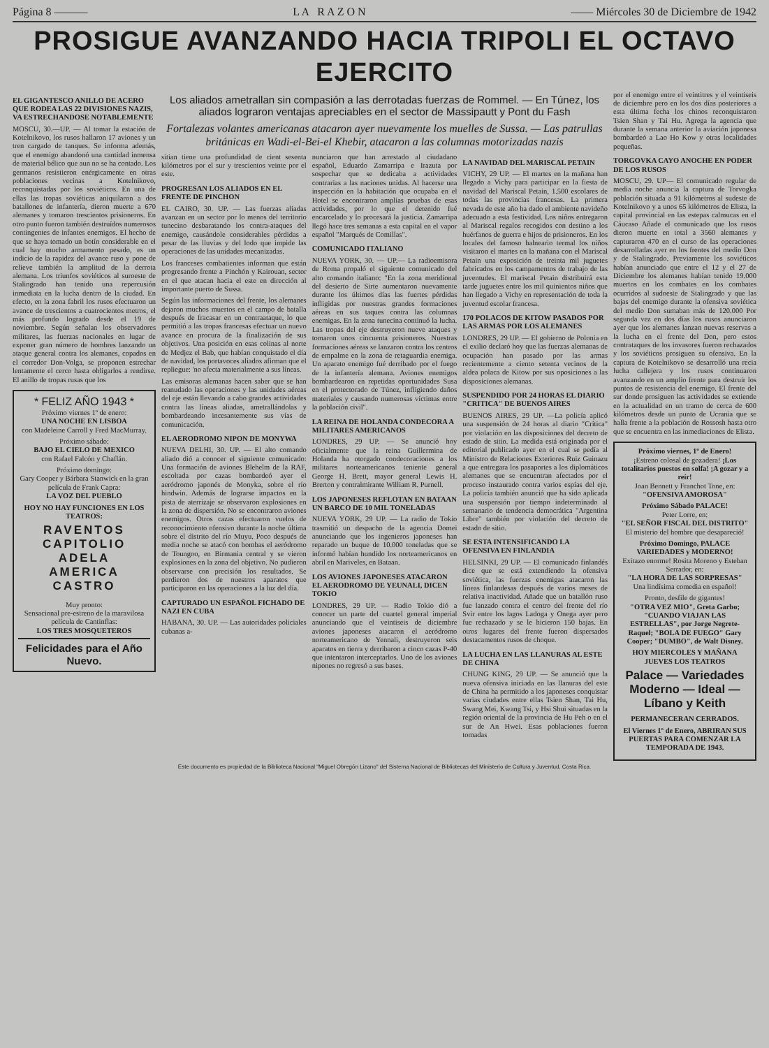Página 8 ——— L A R A Z O N —— Miércoles 30 de Diciembre de 1942
PROSIGUE AVANZANDO HACIA TRIPOLI EL OCTAVO EJERCITO
EL GIGANTESCO ANILLO DE ACERO QUE RODEA LAS 22 DIVISIONES NAZIS, VA ESTRECHANDOSE NOTABLEMENTE
MOSCU, 30.—UP. — Al tomar la estación de Kotelnikovo, los rusos hallaron 17 aviones y un tren cargado de tanques. Se informa además, que el enemigo abandonó una cantidad inmensa de material bélico que aun no se ha contado. Los germanos resistieron enérgicamente en otras poblaciones vecinas a Kotelnikovo, reconquistadas por los soviéticos. En una de ellas las tropas soviéticas aniquilaron a dos batallones de infantería, dieron muerte a 670 alemanes y tomaron trescientos prisioneros. En otro punto fueron también destruídos numerosos contingentes de infantes enemigos. El hecho de que se haya tomado un botín considerable en el cual hay mucho armamento pesado, es un indicio de la rapidez del avance ruso y pone de relieve también la amplitud de la derrota alemana. Los triunfos soviéticos al suroeste de Stalingrado han tenido una repercusión inmediata en la lucha dentro de la ciudad. En efecto, en la zona fabril los rusos efectuaron un avance de trescientos a cuatrocientos metros, el más profundo logrado desde el 19 de noviembre. Según señalan los observadores militares, las fuerzas nacionales en lugar de exponer gran número de hombres lanzando un ataque general contra los alemanes, copados en el corredor Don-Volga, se proponen estrechar lentamente el cerco hasta obligarlos a rendirse. El anillo de tropas rusas que los
* FELIZ AÑO 1943 *
Próximo viernes 1º de enero:
UNA NOCHE EN LISBOA
con Madeleine Carroll y Fred MacMurray.
Próximo sábado:
BAJO EL CIELO DE MEXICO
con Rafael Falcón y Chaflán.
Próximo domingo:
Gary Cooper y Bárbara Stanwick en la gran película de Frank Capra:
LA VOZ DEL PUEBLO
HOY NO HAY FUNCIONES EN LOS TEATROS:
RAVENTOS
CAPITOLIO
ADELA
AMERICA
CASTRO
Muy pronto:
Sensacional pre-estreno de la maravilosa película de Cantinflas:
LOS TRES MOSQUETEROS
Felicidades para el Año Nuevo.
Los aliados ametrallan sin compasión a las derrotadas fuerzas de Rommel. — En Túnez, los aliados lograron ventajas apreciables en el sector de Massipautt y Pont du Fash
Fortalezas volantes americanas atacaron ayer nuevamente los muelles de Sussa. — Las patrullas británicas en Wadi-el-Bei-el Khebir, atacaron a las columnas motorizadas nazis
sitian tiene una profundidad de cient sesenta kilómetros por el sur y trescientos veinte por el este.
PROGRESAN LOS ALIADOS EN EL FRENTE DE PINCHON
EL CAIRO, 30. UP. — Las fuerzas aliadas avanzan en un sector por lo menos del territorio tunecino desbaratando los contra-ataques del enemigo, causándole considerables pérdidas a pesar de las lluvias y del lodo que impide las operaciones de las unidades mecanizadas.
Los franceses combatientes informan que están progresando frente a Pinchón y Kairouan, sector en el que atacan hacia el este en dirección al importante puerto de Sussa.
Según las informaciones del frente, los alemanes dejaron muchos muertos en el campo de batalla después de fracasar en un contraataque, lo que permitió a las tropas francesas efectuar un nuevo avance en procura de la finalización de sus objetivos. Una posición en esas colinas al norte de Medjez el Bab, que habían conquistado el día de navidad, los portavoces aliados afirman que el repliegue: 'no afecta materialmente a sus líneas.
Las emisoras alemanas hacen saber que se han reanudado las operaciones y las unidades aéreas del eje están llevando a cabo grandes actividades contra las líneas aliadas, ametrallándolas y bombardeando incesantemente sus vías de comunicación.
EL AERODROMO NIPON DE MONYWA
NUEVA DELHI, 30. UP. — El alto comando aliado dió a conocer el siguiente comunicado: Una formación de aviones Blehelm de la RAF, escoltada por cazas bombardeó ayer el aeródromo japonés de Monyka, sobre el río hindwin. Además de lograrse impactos en la pista de aterrizaje se observaron explosiones en la zona de dispersión. No se encontraron aviones enemigos. Otros cazas efectuaron vuelos de reconocimiento ofensivo durante la noche última sobre el distrito del río Muyu. Poco después de media noche se atacó con bombas el aeródromo de Toungoo, en Birmania central y se vieron explosiones en la zona del objetivo. No pudieron observarse con precisión los resultados. Se perdieron dos de nuestros aparatos que participaron en las operaciones a la luz del día.
CAPTURADO UN ESPAÑOL FICHADO DE NAZI EN CUBA
HABANA, 30. UP. — Las autoridades policiales cubanas a-
nunciaron que han arrestado al ciudadano español, Eduardo Zamarripa e Irazuta por sospechar que se dedicaba a actividades contrarias a las naciones unidas. Al hacerse una inspección en la habitación que ocupaba en el Hotel se encontraron amplias pruebas de esas actividades, por lo que el detenido fué encarcelado y lo procesará la justicia. Zamarripa llegó hace tres semanas a esta capital en el vapor español "Marqués de Comillas".
COMUNICADO ITALIANO
NUEVA YORK, 30. — UP.— La radioemisora de Roma propaló el siguiente comunicado del alto comando italiano: "En la zona meridional del desierto de Sirte aumentaron nuevamente durante los últimos días las fuertes pérdidas infligidas por nuestras grandes formaciones aéreas en sus taques contra las columnas enemigas. En la zona tunecina continuó la lucha. Las tropas del eje destruyeron nueve ataques y tomaron unos cincuenta prisioneros. Nuestras formaciones aéreas se lanzaron contra los centros de empalme en la zona de retaguardia enemiga. Un aparato enemigo fué derribado por el fuego de la infantería alemana. Aviones enemigos bombardearon en repetidas oportunidades Susa en el protectorado de Túnez, infligiendo daños materiales y causando numerosas víctimas entre la población civil".
LA REINA DE HOLANDA CONDECORA A MILITARES AMERICANOS
LONDRES, 29 UP. — Se anunció hoy oficialmente que la reina Guillermina de Holanda ha otorgado condecoraciones a los militares norteamericanos teniente general George H. Brett, mayor general Lewis H. Brerton y contralmirante William R. Purnell.
LOS JAPONESES REFLOTAN EN BATAAN UN BARCO DE 10 MIL TONELADAS
NUEVA YORK, 29 UP. — La radio de Tokio trasmitió un despacho de la agencia Domei anunciando que los ingenieros japoneses han reparado un buque de 10.000 toneladas que se informó habían hundido los norteamericanos en abril en Mariveles, en Bataan.
LOS AVIONES JAPONESES ATACARON EL AERODROMO DE YEUNALI, DICEN TOKIO
LONDRES, 29 UP. — Radio Tokio dió a conocer un parte del cuartel general imperial anunciando que el veintiseis de diciembre aviones japoneses atacaron el aeródromo norteamericano de Yennali, destruyeron seis aparatos en tierra y derribaron a cinco cazas P-40 que intentaron interceptarlos. Uno de los aviones nipones no regresó a sus bases.
LA NAVIDAD DEL MARISCAL PETAIN
VICHY, 29 UP. — El martes en la mañana han llegado a Vichy para participar en la fiesta de navidad del Mariscal Petain, 1.500 escolares de todas las provincias francesas. La primera nevada de este año ha dado el ambiente navideño adecuado a esta festividad. Los niños entregaron al Mariscal regalos recogidos con destino a los huérfanos de guerra e hijos de prisioneros. En los locales del famoso balneario termal los niños visitaron el martes en la mañana con el Mariscal Petain una exposición de treinta mil juguetes fabricados en los campamentos de trabajo de las juventudes. El mariscal Petain distribuirá esta tarde juguetes entre los mil quinientos niños que han llegado a Vichy en representación de toda la juventud escolar francesa.
170 POLACOS DE KITOW PASADOS POR LAS ARMAS POR LOS ALEMANES
LONDRES, 29 UP. — El gobierno de Polonia en el exilio declaró hoy que las fuerzas alemanas de ocupación han pasado por las armas recientemente a ciento setenta vecinos de la aldea polaca de Kitow por sus oposiciones a las disposiciones alemanas.
SUSPENDIDO POR 24 HORAS EL DIARIO "CRITICA" DE BUENOS AIRES
BUENOS AIRES, 29 UP. —La policía aplicó una suspensión de 24 horas al diario "Crítica" por violación en las disposiciones del decreto de estado de sitio. La medida está originada por el editorial publicado ayer en el cual se pedía al Ministro de Relaciones Exteriores Ruiz Guinazu a que entregara los pasaportes a los diplomáticos alemanes que se encuentran afectados por el proceso instaurado contra varios espías del eje. La policía también anunció que ha sido aplicada una suspensión por tiempo indeterminado al semanario de tendencia democrática "Argentina Libre" también por violación del decreto de estado de sitio.
SE ESTA INTENSIFICANDO LA OFENSIVA EN FINLANDIA
HELSINKI, 29 UP. — El comunicado finlandés dice que se está extendiendo la ofensiva soviética, las fuerzas enemigas atacaron las líneas finlandesas después de varios meses de relativa inactividad. Añade que un batallón ruso fue lanzado contra el centro del frente del río Svir entre los lagos Ladoga y Onega ayer pero fue rechazado y se le hicieron 150 bajas. En otros lugares del frente fueron dispersados destacamentos rusos de choque.
LA LUCHA EN LAS LLANURAS AL ESTE DE CHINA
CHUNG KING, 29 UP. — Se anunció que la nueva ofensiva iniciada en las llanuras del este de China ha permitido a los japoneses conquistar varias ciudades entre ellas Tsien Shan, Tai Hu, Swang Mei, Kwang Tsi, y Hsi Shui situadas en la región oriental de la provincia de Hu Peh o en el sur de An Hwei. Esas poblaciones fueron tomadas
por el enemigo entre el veintitres y el veintiseis de diciembre pero en los dos días posteriores a esta última fecha los chinos reconquistaron Tsien Shan y Tai Hu. Agrega la agencia que durante la semana anterior la aviación japonesa bombardeó a Lao Ho Kow y otras localidades pequeñas.
TORGOVKA CAYO ANOCHE EN PODER DE LOS RUSOS
MOSCU, 29. UP— El comunicado regular de media noche anuncia la captura de Torvogka población situada a 91 kilómetros al sudeste de Kotelnikovo y a unos 65 kilómetros de Elista, la capital provincial en las estepas calmucas en el Cáucaso Añade el comunicado que los rusos dieron muerte en total a 3560 alemanes y capturaron 470 en el curso de las operaciones desarrolladas ayer en los frentes del medio Don y de Stalingrado. Previamente los soviéticos habían anunciado que entre el 12 y el 27 de Diciembre los alemanes habían tenido 19.000 muertos en los combates en los combates ocurridos al sudoeste de Stalingrado y que las bajas del enemigo durante la ofensiva soviética del medio Don sumaban más de 120.000 Por segunda vez en dos días los rusos anunciaron ayer que los alemanes lanzan nuevas reservas a la lucha en el frente del Don, pero estos contrataques de los invasores fueron rechazados y los soviéticos prosiguen su ofensiva. En la captura de Kotelnikovo se desarrolló una recia lucha callejera y los rusos continuaron avanzando en un amplio frente para destruir los puntos de resistencia del enemigo. El frente del sur donde prosiguen las actividades se extiende en la actualidad en un tramo de cerca de 600 kilómetros desde un punto de Ucrania que se halla frente a la población de Rossosh hasta otro que se encuentra en las inmediaciones de Elista.
Próximo viernes, 1º de Enero!
¡Estreno colosal de gozadera! ¡Los totalitarios puestos en solfa! ¡A gozar y a reír!
Joan Bennett y Franchot Tone, en:
"OFENSIVA AMOROSA"
Próximo Sábado PALACE!
Peter Lorre, en:
"EL SEÑOR FISCAL DEL DISTRITO"
El misterio del hombre que desapareció!
Próximo Domingo, PALACE VARIEDADES y MODERNO!
Exitazo enorme! Rosita Moreno y Esteban Serrador, en:
"LA HORA DE LAS SORPRESAS"
Una lindísima comedia en español!
Pronto, desfile de gigantes!
"OTRA VEZ MIO", Greta Garbo; "CUANDO VIAJAN LAS ESTRELLAS", por Jorge Negrete-Raquel; "BOLA DE FUEGO" Gary Cooper; "DUMBO", de Walt Disney.
HOY MIERCOLES Y MAÑANA JUEVES LOS TEATROS
Palace — Variedades
Moderno — Ideal —
Líbano y Keith
PERMANECERAN CERRADOS.
El Viernes 1º de Enero, ABRIRAN SUS PUERTAS PARA COMENZAR LA TEMPORADA DE 1943.
Este documento es propiedad de la Biblioteca Nacional "Miguel Obregón Lizano" del Sistema Nacional de Bibliotecas del Ministerio de Cultura y Juventud, Costa Rica.